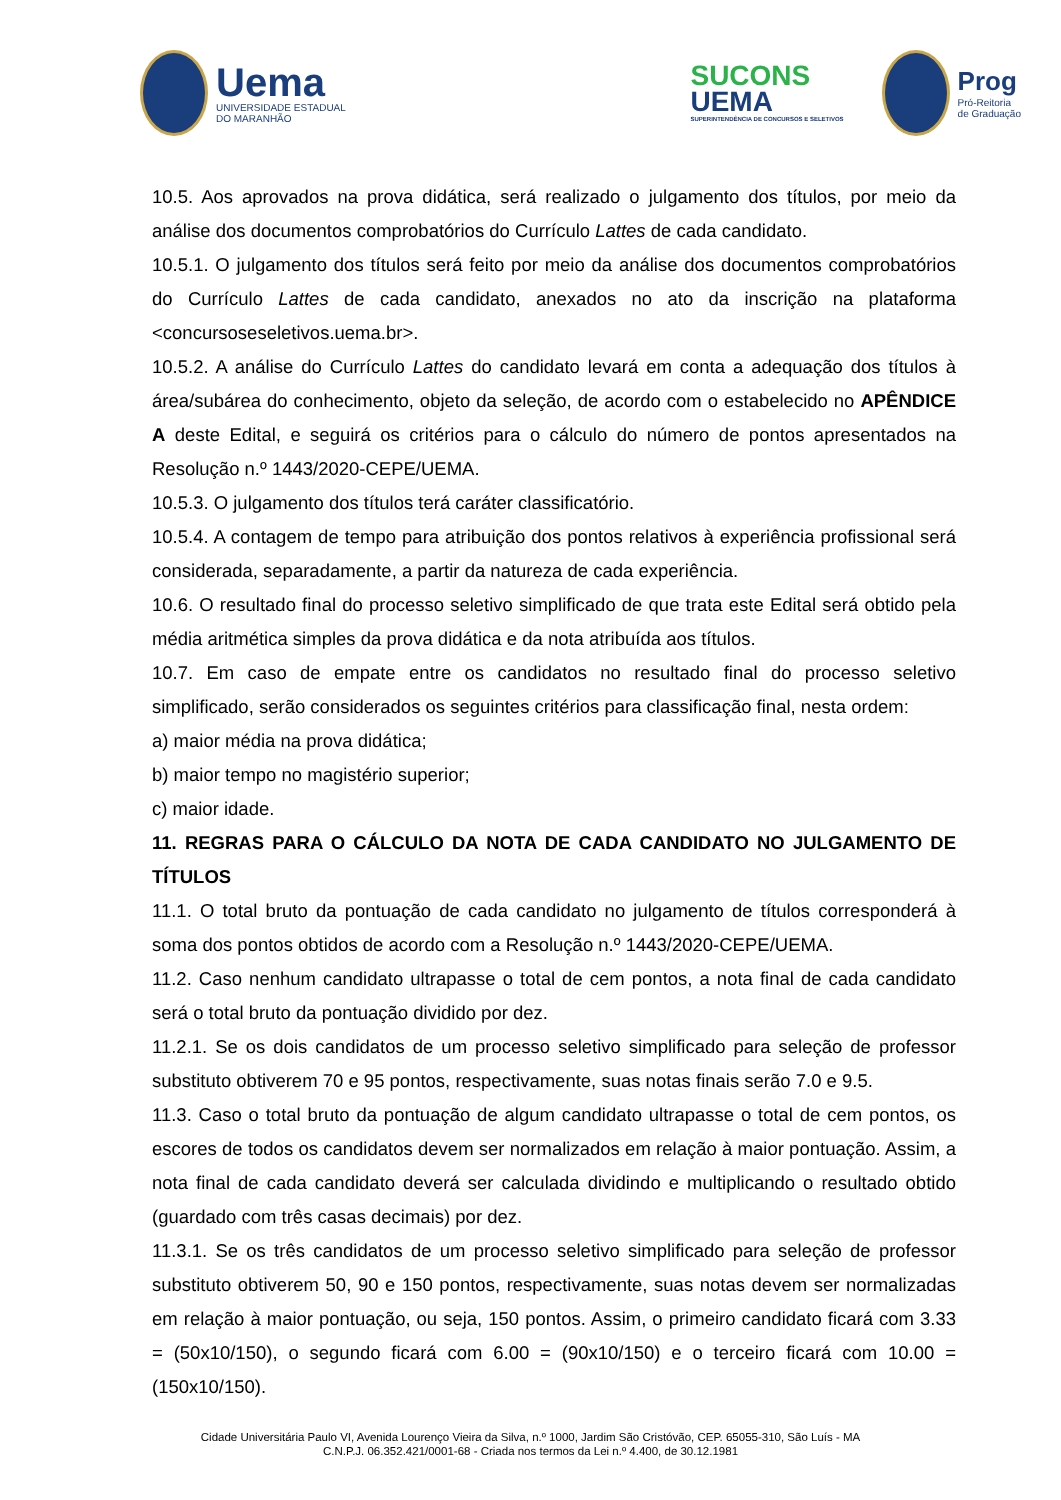Uema
UNIVERSIDADE ESTADUAL
DO MARANHÃO
SUCONS
UEMA
SUPERINTENDÊNCIA DE CONCURSOS E SELETIVOS
Prog
Pró-Reitoria
de Graduação
10.5. Aos aprovados na prova didática, será realizado o julgamento dos títulos, por meio da análise dos documentos comprobatórios do Currículo Lattes de cada candidato.
10.5.1. O julgamento dos títulos será feito por meio da análise dos documentos comprobatórios do Currículo Lattes de cada candidato, anexados no ato da inscrição na plataforma <concursoseseletivos.uema.br>.
10.5.2. A análise do Currículo Lattes do candidato levará em conta a adequação dos títulos à área/subárea do conhecimento, objeto da seleção, de acordo com o estabelecido no APÊNDICE A deste Edital, e seguirá os critérios para o cálculo do número de pontos apresentados na Resolução n.º 1443/2020-CEPE/UEMA.
10.5.3. O julgamento dos títulos terá caráter classificatório.
10.5.4. A contagem de tempo para atribuição dos pontos relativos à experiência profissional será considerada, separadamente, a partir da natureza de cada experiência.
10.6. O resultado final do processo seletivo simplificado de que trata este Edital será obtido pela média aritmética simples da prova didática e da nota atribuída aos títulos.
10.7. Em caso de empate entre os candidatos no resultado final do processo seletivo simplificado, serão considerados os seguintes critérios para classificação final, nesta ordem:
a) maior média na prova didática;
b) maior tempo no magistério superior;
c) maior idade.
11. REGRAS PARA O CÁLCULO DA NOTA DE CADA CANDIDATO NO JULGAMENTO DE TÍTULOS
11.1. O total bruto da pontuação de cada candidato no julgamento de títulos corresponderá à soma dos pontos obtidos de acordo com a Resolução n.º 1443/2020-CEPE/UEMA.
11.2. Caso nenhum candidato ultrapasse o total de cem pontos, a nota final de cada candidato será o total bruto da pontuação dividido por dez.
11.2.1. Se os dois candidatos de um processo seletivo simplificado para seleção de professor substituto obtiverem 70 e 95 pontos, respectivamente, suas notas finais serão 7.0 e 9.5.
11.3. Caso o total bruto da pontuação de algum candidato ultrapasse o total de cem pontos, os escores de todos os candidatos devem ser normalizados em relação à maior pontuação. Assim, a nota final de cada candidato deverá ser calculada dividindo e multiplicando o resultado obtido (guardado com três casas decimais) por dez.
11.3.1. Se os três candidatos de um processo seletivo simplificado para seleção de professor substituto obtiverem 50, 90 e 150 pontos, respectivamente, suas notas devem ser normalizadas em relação à maior pontuação, ou seja, 150 pontos. Assim, o primeiro candidato ficará com 3.33 = (50x10/150), o segundo ficará com 6.00 = (90x10/150) e o terceiro ficará com 10.00 = (150x10/150).
Cidade Universitária Paulo VI, Avenida Lourenço Vieira da Silva, n.º 1000, Jardim São Cristóvão, CEP. 65055-310, São Luís - MA
C.N.P.J. 06.352.421/0001-68 - Criada nos termos da Lei n.º 4.400, de 30.12.1981